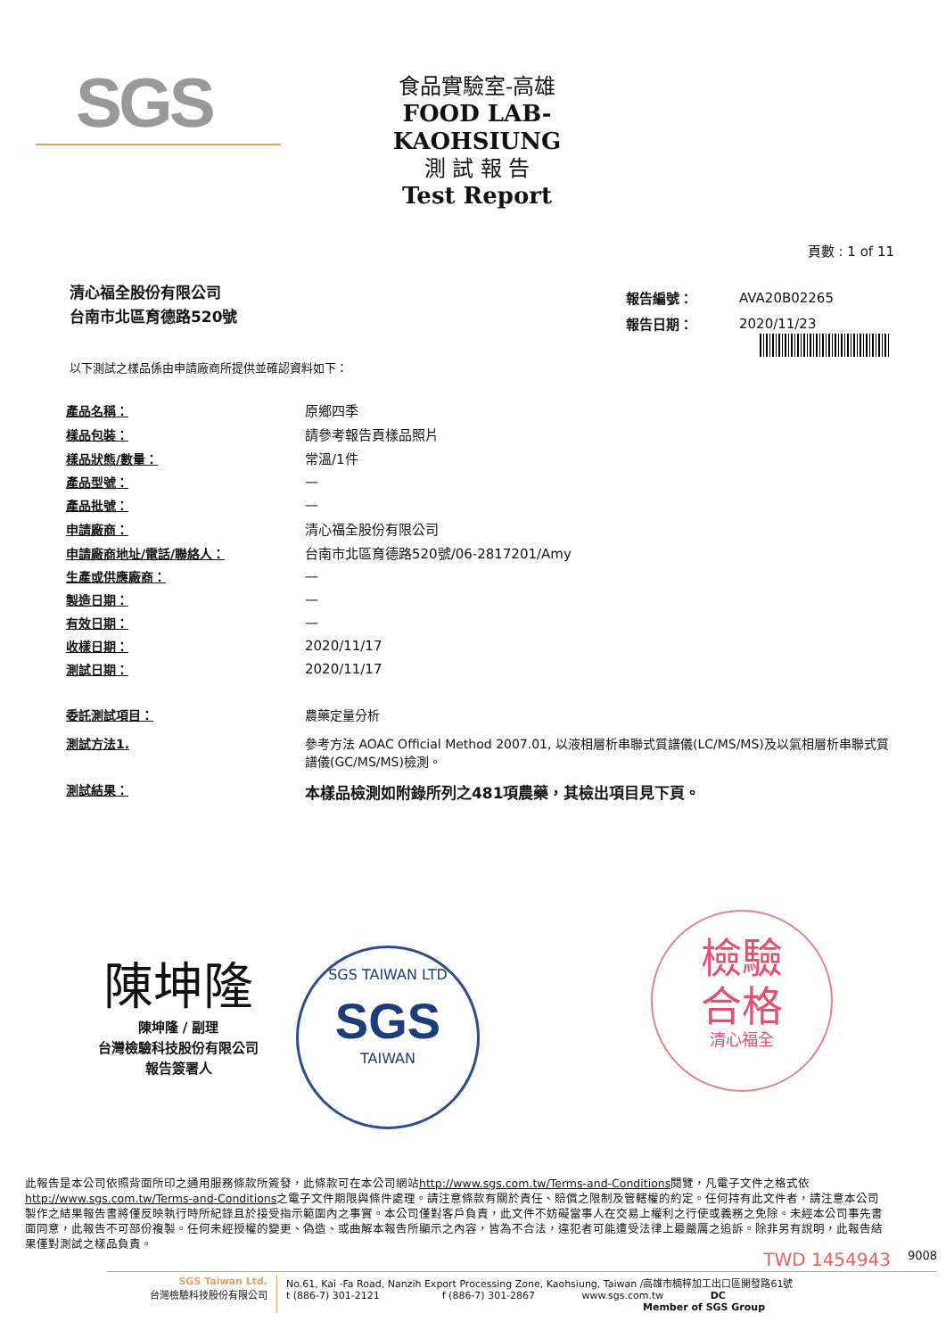SGS
食品實驗室-高雄
FOOD LAB-KAOHSIUNG
測 試 報 告
Test Report
頁數 : 1 of 11
清心福全股份有限公司
台南市北區育德路520號
| 報告編號： | AVA20B02265 |
| 報告日期： | 2020/11/23 |
以下測試之樣品係由申請廠商所提供並確認資料如下：
| 產品名稱： | 原鄉四季 |
| 樣品包裝： | 請參考報告頁樣品照片 |
| 樣品狀態/數量： | 常溫/1件 |
| 產品型號： | — |
| 產品批號： | — |
| 申請廠商： | 清心福全股份有限公司 |
| 申請廠商地址/電話/聯絡人： | 台南市北區育德路520號/06-2817201/Amy |
| 生產或供應廠商： | — |
| 製造日期： | — |
| 有效日期： | — |
| 收樣日期： | 2020/11/17 |
| 測試日期： | 2020/11/17 |
| 委託測試項目： | 農藥定量分析 |
| 測試方法1. | 參考方法 AOAC Official Method 2007.01, 以液相層析串聯式質譜儀(LC/MS/MS)及以氣相層析串聯式質譜儀(GC/MS/MS)檢測。 |
| 測試結果： | 本樣品檢測如附錄所列之481項農藥，其檢出項目見下頁。 |
陳坤隆
陳坤隆 / 副理
台灣檢驗科技股份有限公司
報告簽署人
SGS TAIWAN LTD
SGS
TAIWAN
檢驗
合格
清心福全
此報告是本公司依照背面所印之通用服務條款所簽發，此條款可在本公司網站http://www.sgs.com.tw/Terms-and-Conditions閱覽，凡電子文件之格式依http://www.sgs.com.tw/Terms-and-Conditions之電子文件期限與條件處理。請注意條款有關於責任、賠償之限制及管轄權的約定。任何持有此文件者，請注意本公司製作之結果報告書將僅反映執行時所紀錄且於接受指示範圍內之事實。本公司僅對客戶負責，此文件不妨礙當事人在交易上權利之行使或義務之免除。未經本公司事先書面同意，此報告不可部份複製。任何未經授權的變更、偽造、或曲解本報告所顯示之內容，皆為不合法，違犯者可能遭受法律上最嚴厲之追訴。除非另有說明，此報告結果僅對測試之樣品負責。
TWD 1454943 9008
SGS Taiwan Ltd.
台灣檢驗科技股份有限公司
No.61, Kai -Fa Road, Nanzih Export Processing Zone, Kaohsiung, Taiwan /高雄市楠梓加工出口區開發路61號
t (886-7) 301-2121 f (886-7) 301-2867 www.sgs.com.tw DC
Member of SGS Group